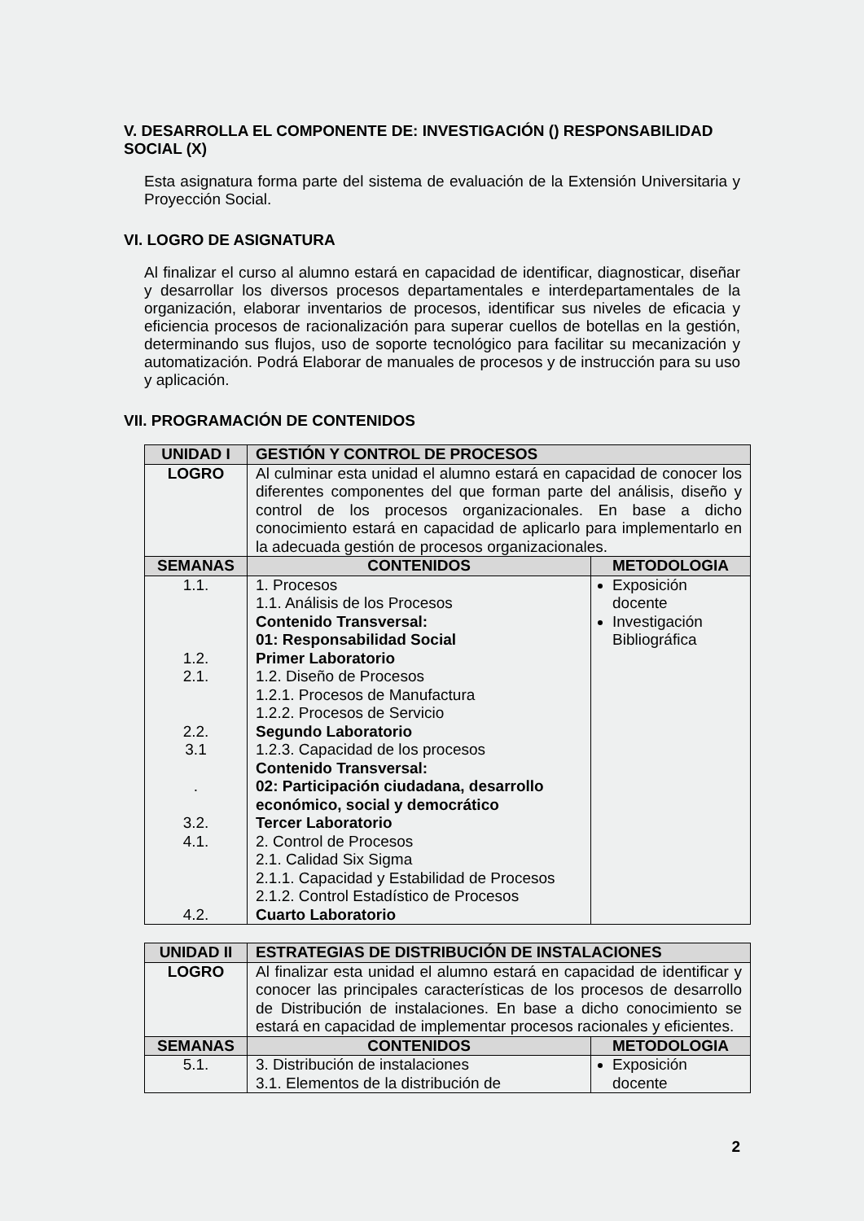V. DESARROLLA EL COMPONENTE DE: INVESTIGACIÓN () RESPONSABILIDAD SOCIAL (X)
Esta asignatura forma parte del sistema de evaluación de la Extensión Universitaria y Proyección Social.
VI. LOGRO DE ASIGNATURA
Al finalizar el curso al alumno estará en capacidad de identificar, diagnosticar, diseñar y desarrollar los diversos procesos departamentales e interdepartamentales de la organización, elaborar inventarios de procesos, identificar sus niveles de eficacia y eficiencia procesos de racionalización para superar cuellos de botellas en la gestión, determinando sus flujos, uso de soporte tecnológico para facilitar su mecanización y automatización. Podrá Elaborar de manuales de procesos y de instrucción para su uso y aplicación.
VII. PROGRAMACIÓN DE CONTENIDOS
| UNIDAD I | GESTIÓN Y CONTROL DE PROCESOS | |
| --- | --- | --- |
| LOGRO | Al culminar esta unidad el alumno estará en capacidad de conocer los diferentes componentes del que forman parte del análisis, diseño y control de los procesos organizacionales. En base a dicho conocimiento estará en capacidad de aplicarlo para implementarlo en la adecuada gestión de procesos organizacionales. | |
| SEMANAS | CONTENIDOS | METODOLOGIA |
| 1.1. 1.2. 2.1. 2.2. 3.1 . 3.2. 4.1. 4.2. | 1. Procesos 1.1. Análisis de los Procesos Contenido Transversal: 01: Responsabilidad Social Primer Laboratorio 1.2. Diseño de Procesos 1.2.1. Procesos de Manufactura 1.2.2. Procesos de Servicio Segundo Laboratorio 1.2.3. Capacidad de los procesos Contenido Transversal: 02: Participación ciudadana, desarrollo económico, social y democrático Tercer Laboratorio 2. Control de Procesos 2.1. Calidad Six Sigma 2.1.1. Capacidad y Estabilidad de Procesos 2.1.2. Control Estadístico de Procesos Cuarto Laboratorio | Exposición docente Investigación Bibliográfica |
| UNIDAD II | ESTRATEGIAS DE DISTRIBUCIÓN DE INSTALACIONES | |
| --- | --- | --- |
| LOGRO | Al finalizar esta unidad el alumno estará en capacidad de identificar y conocer las principales características de los procesos de desarrollo de Distribución de instalaciones. En base a dicho conocimiento se estará en capacidad de implementar procesos racionales y eficientes. | |
| SEMANAS | CONTENIDOS | METODOLOGIA |
| 5.1. | 3. Distribución de instalaciones 3.1. Elementos de la distribución de | Exposición docente |
2